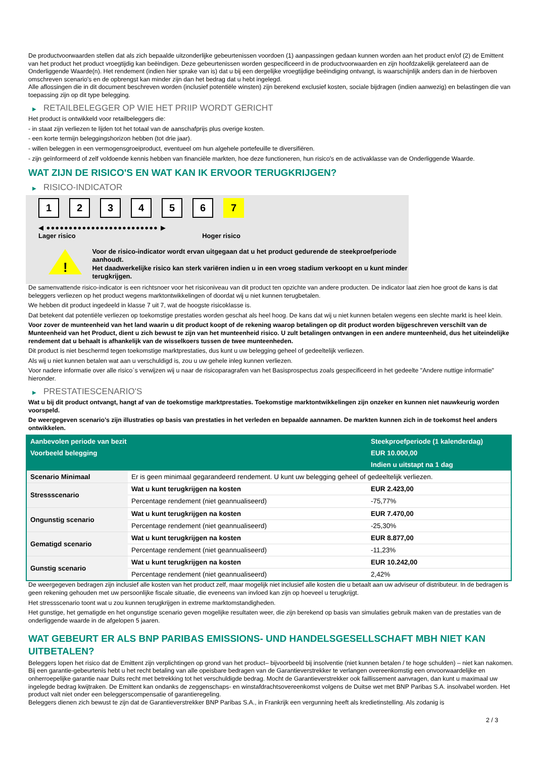De productvoorwaarden stellen dat als zich bepaalde uitzonderlijke gebeurtenissen voordoen (1) aanpassingen gedaan kunnen worden aan het product en/of (2) de Emittent van het product het product vroegtijdig kan beëindigen. Deze gebeurtenissen worden gespecificeerd in de productvoorwaarden en zijn hoofdzakelijk gerelateerd aan de Onderliggende Waarde(n). Het rendement (indien hier sprake van is) dat u bij een dergelijke vroegtijdige beëindiging ontvangt, is waarschijnlijk anders dan in de hierboven omschreven scenario's en de opbrengst kan minder zijn dan het bedrag dat u hebt ingelegd.
Alle aflossingen die in dit document beschreven worden (inclusief potentiële winsten) zijn berekend exclusief kosten, sociale bijdragen (indien aanwezig) en belastingen die van toepassing zijn op dit type belegging.
▶ RETAILBELEGGER OP WIE HET PRIIP WORDT GERICHT
Het product is ontwikkeld voor retailbeleggers die:
- in staat zijn verliezen te lijden tot het totaal van de aanschafprijs plus overige kosten.
- een korte termijn beleggingshorizon hebben (tot drie jaar).
- willen beleggen in een vermogensgroeiproduct, eventueel om hun algehele portefeuille te diversifiëren.
- zijn geïnformeerd of zelf voldoende kennis hebben van financiële markten, hoe deze functioneren, hun risico's en de activaklasse van de Onderliggende Waarde.
WAT ZIJN DE RISICO'S EN WAT KAN IK ERVOOR TERUGKRIJGEN?
▶ RISICO-INDICATOR
1 2 3 4 5 6 7
◀ ●●●●●●●●●●●●●●●●●●●●●●●●● ▶
Lager risico Hoger risico
!
Voor de risico-indicator wordt ervan uitgegaan dat u het product gedurende de steekproefperiode aanhoudt.
Het daadwerkelijke risico kan sterk variëren indien u in een vroeg stadium verkoopt en u kunt minder terugkrijgen.
De samenvattende risico-indicator is een richtsnoer voor het risiconiveau van dit product ten opzichte van andere producten. De indicator laat zien hoe groot de kans is dat beleggers verliezen op het product wegens marktontwikkelingen of doordat wij u niet kunnen terugbetalen.
We hebben dit product ingedeeld in klasse 7 uit 7, wat de hoogste risicoklasse is.
Dat betekent dat potentiële verliezen op toekomstige prestaties worden geschat als heel hoog. De kans dat wij u niet kunnen betalen wegens een slechte markt is heel klein.
Voor zover de munteenheid van het land waarin u dit product koopt of de rekening waarop betalingen op dit product worden bijgeschreven verschilt van de Munteenheid van het Product, dient u zich bewust te zijn van het munteenheid risico. U zult betalingen ontvangen in een andere munteenheid, dus het uiteindelijke rendement dat u behaalt is afhankelijk van de wisselkoers tussen de twee munteenheden.
Dit product is niet beschermd tegen toekomstige marktprestaties, dus kunt u uw belegging geheel of gedeeltelijk verliezen.
Als wij u niet kunnen betalen wat aan u verschuldigd is, zou u uw gehele inleg kunnen verliezen.
Voor nadere informatie over alle risico´s verwijzen wij u naar de risicoparagrafen van het Basisprospectus zoals gespecificeerd in het gedeelte "Andere nuttige informatie" hieronder.
▶ PRESTATIESCENARIO'S
Wat u bij dit product ontvangt, hangt af van de toekomstige marktprestaties. Toekomstige marktontwikkelingen zijn onzeker en kunnen niet nauwkeurig worden voorspeld.
De weergegeven scenario’s zijn illustraties op basis van prestaties in het verleden en bepaalde aannamen. De markten kunnen zich in de toekomst heel anders ontwikkelen.
| Aanbevolen periode van bezit | | Steekproefperiode (1 kalenderdag) |
| --- | --- | --- |
| Voorbeeld belegging | | EUR 10.000,00 |
| | | Indien u uitstapt na 1 dag |
| Scenario Minimaal | Er is geen minimaal gegarandeerd rendement. U kunt uw belegging geheel of gedeeltelijk verliezen. | |
| Stressscenario | Wat u kunt terugkrijgen na kosten | EUR 2.423,00 |
| | Percentage rendement (niet geannualiseerd) | -75,77% |
| Ongunstig scenario | Wat u kunt terugkrijgen na kosten | EUR 7.470,00 |
| | Percentage rendement (niet geannualiseerd) | -25,30% |
| Gematigd scenario | Wat u kunt terugkrijgen na kosten | EUR 8.877,00 |
| | Percentage rendement (niet geannualiseerd) | -11,23% |
| Gunstig scenario | Wat u kunt terugkrijgen na kosten | EUR 10.242,00 |
| | Percentage rendement (niet geannualiseerd) | 2,42% |
De weergegeven bedragen zijn inclusief alle kosten van het product zelf, maar mogelijk niet inclusief alle kosten die u betaalt aan uw adviseur of distributeur. In de bedragen is geen rekening gehouden met uw persoonlijke fiscale situatie, die eveneens van invloed kan zijn op hoeveel u terugkrijgt.
Het stressscenario toont wat u zou kunnen terugkrijgen in extreme marktomstandigheden.
Het gunstige, het gematigde en het ongunstige scenario geven mogelijke resultaten weer, die zijn berekend op basis van simulaties gebruik maken van de prestaties van de onderliggende waarde in de afgelopen 5 jaaren.
WAT GEBEURT ER ALS BNP PARIBAS EMISSIONS- UND HANDELSGESELLSCHAFT MBH NIET KAN UITBETALEN?
Beleggers lopen het risico dat de Emittent zijn verplichtingen op grond van het product– bijvoorbeeld bij insolventie (niet kunnen betalen / te hoge schulden) – niet kan nakomen. Bij een garantie-gebeurtenis hebt u het recht betaling van alle opeisbare bedragen van de Garantieverstrekker te verlangen overeenkomstig een onvoorwaardelijke en onherroepelijke garantie naar Duits recht met betrekking tot het verschuldigde bedrag. Mocht de Garantieverstrekker ook faillissement aanvragen, dan kunt u maximaal uw ingelegde bedrag kwijtraken. De Emittent kan ondanks de zeggenschaps- en winstafdrachtsovereenkomst volgens de Duitse wet met BNP Paribas S.A. insolvabel worden. Het product valt niet onder een beleggerscompensatie of garantieregeling.
Beleggers dienen zich bewust te zijn dat de Garantieverstrekker BNP Paribas S.A., in Frankrijk een vergunning heeft als kredietinstelling. Als zodanig is
2 / 3